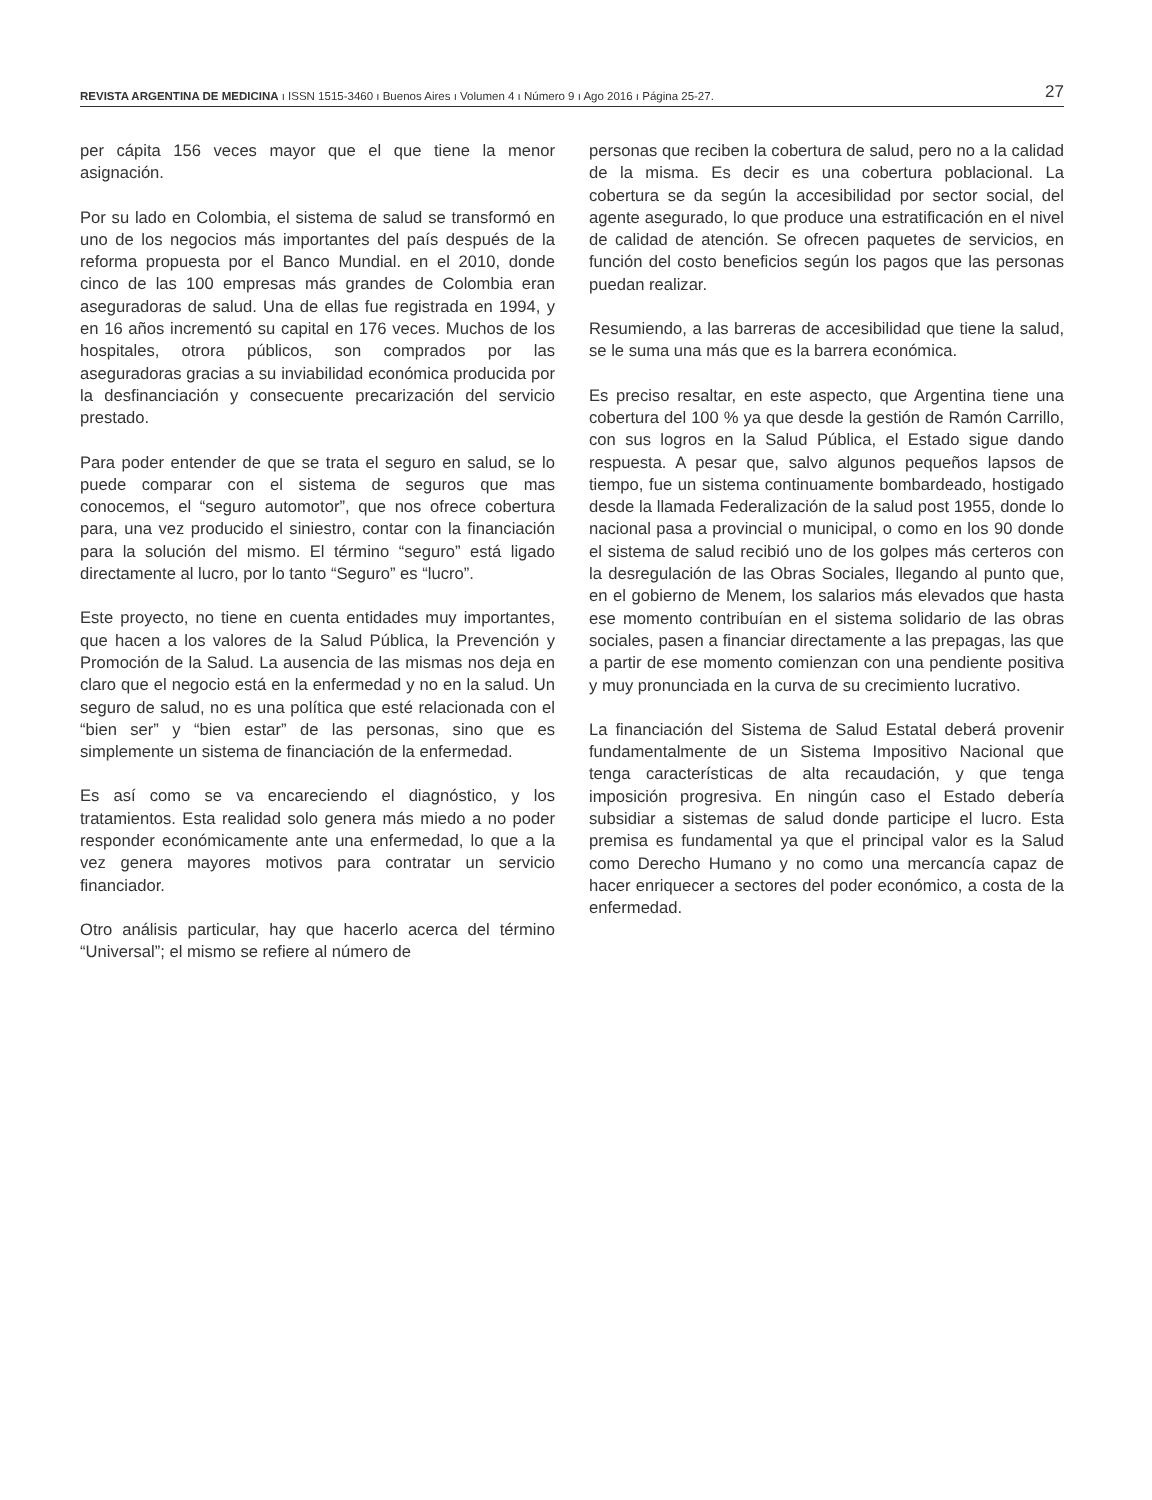REVISTA ARGENTINA DE MEDICINA ı ISSN 1515-3460 ı Buenos Aires ı Volumen 4 ı Número 9 ı Ago 2016 ı Página 25-27. 27
per cápita 156 veces mayor que el que tiene la menor asignación.
Por su lado en Colombia, el sistema de salud se transformó en uno de los negocios más importantes del país después de la reforma propuesta por el Banco Mundial. en el 2010, donde cinco de las 100 empresas más grandes de Colombia eran aseguradoras de salud. Una de ellas fue registrada en 1994, y en 16 años incrementó su capital en 176 veces. Muchos de los hospitales, otrora públicos, son comprados por las aseguradoras gracias a su inviabilidad económica producida por la desfinanciación y consecuente precarización del servicio prestado.
Para poder entender de que se trata el seguro en salud, se lo puede comparar con el sistema de seguros que mas conocemos, el “seguro automotor”, que nos ofrece cobertura para, una vez producido el siniestro, contar con la financiación para la solución del mismo. El término “seguro” está ligado directamente al lucro, por lo tanto “Seguro” es “lucro”.
Este proyecto, no tiene en cuenta entidades muy importantes, que hacen a los valores de la Salud Pública, la Prevención y Promoción de la Salud. La ausencia de las mismas nos deja en claro que el negocio está en la enfermedad y no en la salud. Un seguro de salud, no es una política que esté relacionada con el “bien ser” y “bien estar” de las personas, sino que es simplemente un sistema de financiación de la enfermedad.
Es así como se va encareciendo el diagnóstico, y los tratamientos. Esta realidad solo genera más miedo a no poder responder económicamente ante una enfermedad, lo que a la vez genera mayores motivos para contratar un servicio financiador.
Otro análisis particular, hay que hacerlo acerca del término “Universal”; el mismo se refiere al número de
personas que reciben la cobertura de salud, pero no a la calidad de la misma. Es decir es una cobertura poblacional. La cobertura se da según la accesibilidad por sector social, del agente asegurado, lo que produce una estratificación en el nivel de calidad de atención. Se ofrecen paquetes de servicios, en función del costo beneficios según los pagos que las personas puedan realizar.
Resumiendo, a las barreras de accesibilidad que tiene la salud, se le suma una más que es la barrera económica.
Es preciso resaltar, en este aspecto, que Argentina tiene una cobertura del 100 % ya que desde la gestión de Ramón Carrillo, con sus logros en la Salud Pública, el Estado sigue dando respuesta. A pesar que, salvo algunos pequeños lapsos de tiempo, fue un sistema continuamente bombardeado, hostigado desde la llamada Federalización de la salud post 1955, donde lo nacional pasa a provincial o municipal, o como en los 90 donde el sistema de salud recibió uno de los golpes más certeros con la desregulación de las Obras Sociales, llegando al punto que, en el gobierno de Menem, los salarios más elevados que hasta ese momento contribuían en el sistema solidario de las obras sociales, pasen a financiar directamente a las prepagas, las que a partir de ese momento comienzan con una pendiente positiva y muy pronunciada en la curva de su crecimiento lucrativo.
La financiación del Sistema de Salud Estatal deberá provenir fundamentalmente de un Sistema Impositivo Nacional que tenga características de alta recaudación, y que tenga imposición progresiva. En ningún caso el Estado debería subsidiar a sistemas de salud donde participe el lucro. Esta premisa es fundamental ya que el principal valor es la Salud como Derecho Humano y no como una mercancía capaz de hacer enriquecer a sectores del poder económico, a costa de la enfermedad.